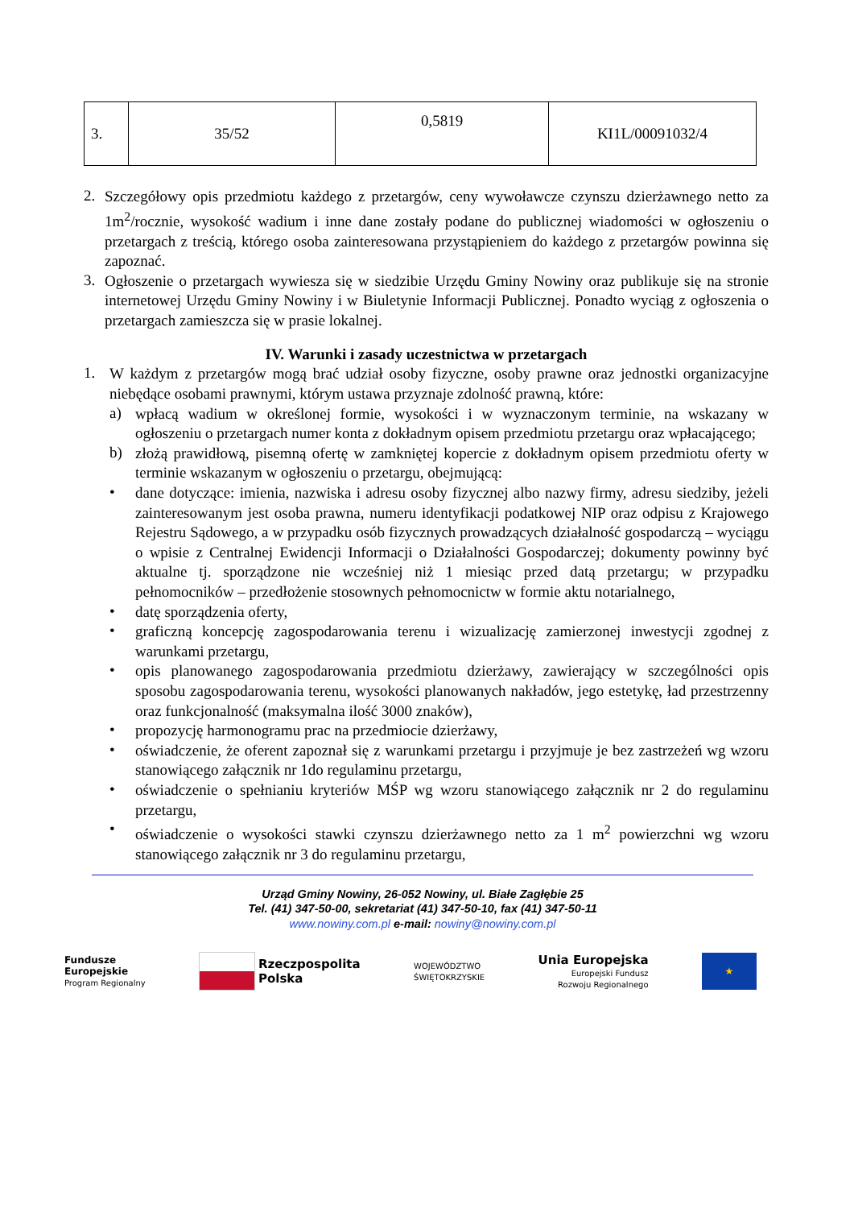| 3. | 35/52 | 0,5819 | KI1L/00091032/4 |
2.
Szczegółowy opis przedmiotu każdego z przetargów, ceny wywoławcze czynszu dzierżawnego netto za 1m<sup>2</sup>/rocznie, wysokość wadium i inne dane zostały podane do publicznej wiadomości w ogłoszeniu o przetargach z treścią, którego osoba zainteresowana przystąpieniem do każdego z przetargów powinna się zapoznać.
3.
Ogłoszenie o przetargach wywiesza się w siedzibie Urzędu Gminy Nowiny oraz publikuje się na stronie internetowej Urzędu Gminy Nowiny i w Biuletynie Informacji Publicznej. Ponadto wyciąg z ogłoszenia o przetargach zamieszcza się w prasie lokalnej.
IV. Warunki i zasady uczestnictwa w przetargach
1.
W każdym z przetargów mogą brać udział osoby fizyczne, osoby prawne oraz jednostki organizacyjne niebędące osobami prawnymi, którym ustawa przyznaje zdolność prawną, które:
a)
wpłacą wadium w określonej formie, wysokości i w wyznaczonym terminie, na wskazany w ogłoszeniu o przetargach numer konta z dokładnym opisem przedmiotu przetargu oraz wpłacającego;
b)
złożą prawidłową, pisemną ofertę w zamkniętej kopercie z dokładnym opisem przedmiotu oferty w terminie wskazanym w ogłoszeniu o przetargu, obejmującą:
•
dane dotyczące: imienia, nazwiska i adresu osoby fizycznej albo nazwy firmy, adresu siedziby, jeżeli zainteresowanym jest osoba prawna, numeru identyfikacji podatkowej NIP oraz odpisu z Krajowego Rejestru Sądowego, a w przypadku osób fizycznych prowadzących działalność gospodarczą – wyciągu o wpisie z Centralnej Ewidencji Informacji o Działalności Gospodarczej; dokumenty powinny być aktualne tj. sporządzone nie wcześniej niż 1 miesiąc przed datą przetargu; w przypadku pełnomocników – przedłożenie stosownych pełnomocnictw w formie aktu notarialnego,
•
datę sporządzenia oferty,
•
graficzną koncepcję zagospodarowania terenu i wizualizację zamierzonej inwestycji zgodnej z warunkami przetargu,
•
opis planowanego zagospodarowania przedmiotu dzierżawy, zawierający w szczególności opis sposobu zagospodarowania terenu, wysokości planowanych nakładów, jego estetykę, ład przestrzenny oraz funkcjonalność (maksymalna ilość 3000 znaków),
•
propozycję harmonogramu prac na przedmiocie dzierżawy,
•
oświadczenie, że oferent zapoznał się z warunkami przetargu i przyjmuje je bez zastrzeżeń wg wzoru stanowiącego załącznik nr 1do regulaminu przetargu,
•
oświadczenie o spełnianiu kryteriów MŚP wg wzoru stanowiącego załącznik nr 2 do regulaminu przetargu,
•
oświadczenie o wysokości stawki czynszu dzierżawnego netto za 1 m<sup>2</sup> powierzchni wg wzoru stanowiącego załącznik nr 3 do regulaminu przetargu,
Urząd Gminy Nowiny, 26-052 Nowiny, ul. Białe Zagłębie 25
Tel. (41) 347-50-00, sekretariat (41) 347-50-10, fax (41) 347-50-11
www.nowiny.com.pl e-mail: nowiny@nowiny.com.pl
Fundusze
Europejskie
Program Regionalny
Rzeczpospolita
Polska
WOJEWÓDZTWO
ŚWIĘTOKRZYSKIE
Unia Europejska
Europejski Fundusz
Rozwoju Regionalnego
★